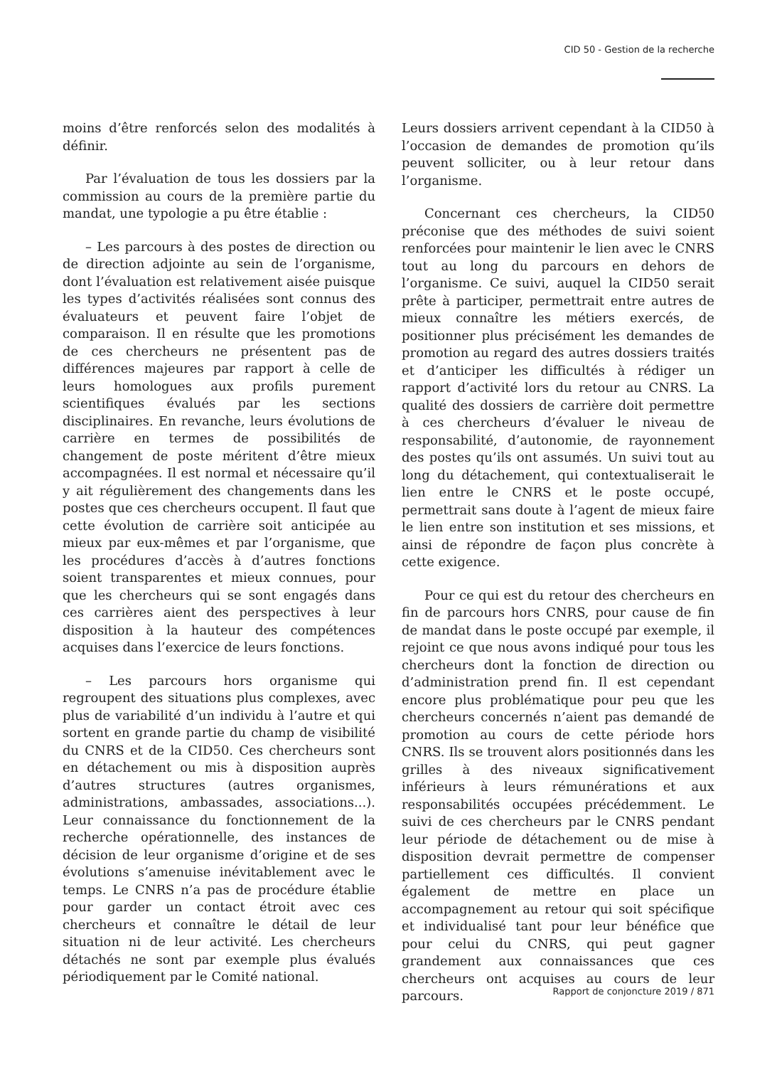CID 50 - Gestion de la recherche
moins d’être renforcés selon des modalités à définir.
Par l’évaluation de tous les dossiers par la commission au cours de la première partie du mandat, une typologie a pu être établie :
– Les parcours à des postes de direction ou de direction adjointe au sein de l’organisme, dont l’évaluation est relativement aisée puisque les types d’activités réalisées sont connus des évaluateurs et peuvent faire l’objet de comparaison. Il en résulte que les promotions de ces chercheurs ne présentent pas de différences majeures par rapport à celle de leurs homologues aux profils purement scientifiques évalués par les sections disciplinaires. En revanche, leurs évolutions de carrière en termes de possibilités de changement de poste méritent d’être mieux accompagnées. Il est normal et nécessaire qu’il y ait régulièrement des changements dans les postes que ces chercheurs occupent. Il faut que cette évolution de carrière soit anticipée au mieux par eux-mêmes et par l’organisme, que les procédures d’accès à d’autres fonctions soient transparentes et mieux connues, pour que les chercheurs qui se sont engagés dans ces carrières aient des perspectives à leur disposition à la hauteur des compétences acquises dans l’exercice de leurs fonctions.
– Les parcours hors organisme qui regroupent des situations plus complexes, avec plus de variabilité d’un individu à l’autre et qui sortent en grande partie du champ de visibilité du CNRS et de la CID50. Ces chercheurs sont en détachement ou mis à disposition auprès d’autres structures (autres organismes, administrations, ambassades, associations...). Leur connaissance du fonctionnement de la recherche opérationnelle, des instances de décision de leur organisme d’origine et de ses évolutions s’amenuise inévitablement avec le temps. Le CNRS n’a pas de procédure établie pour garder un contact étroit avec ces chercheurs et connaître le détail de leur situation ni de leur activité. Les chercheurs détachés ne sont par exemple plus évalués périodiquement par le Comité national.
Leurs dossiers arrivent cependant à la CID50 à l’occasion de demandes de promotion qu’ils peuvent solliciter, ou à leur retour dans l’organisme.
Concernant ces chercheurs, la CID50 préconise que des méthodes de suivi soient renforcées pour maintenir le lien avec le CNRS tout au long du parcours en dehors de l’organisme. Ce suivi, auquel la CID50 serait prête à participer, permettrait entre autres de mieux connaître les métiers exercés, de positionner plus précisément les demandes de promotion au regard des autres dossiers traités et d’anticiper les difficultés à rédiger un rapport d’activité lors du retour au CNRS. La qualité des dossiers de carrière doit permettre à ces chercheurs d’évaluer le niveau de responsabilité, d’autonomie, de rayonnement des postes qu’ils ont assumés. Un suivi tout au long du détachement, qui contextualiserait le lien entre le CNRS et le poste occupé, permettrait sans doute à l’agent de mieux faire le lien entre son institution et ses missions, et ainsi de répondre de façon plus concrète à cette exigence.
Pour ce qui est du retour des chercheurs en fin de parcours hors CNRS, pour cause de fin de mandat dans le poste occupé par exemple, il rejoint ce que nous avons indiqué pour tous les chercheurs dont la fonction de direction ou d’administration prend fin. Il est cependant encore plus problématique pour peu que les chercheurs concernés n’aient pas demandé de promotion au cours de cette période hors CNRS. Ils se trouvent alors positionnés dans les grilles à des niveaux significativement inférieurs à leurs rémunérations et aux responsabilités occupées précédemment. Le suivi de ces chercheurs par le CNRS pendant leur période de détachement ou de mise à disposition devrait permettre de compenser partiellement ces difficultés. Il convient également de mettre en place un accompagnement au retour qui soit spécifique et individualisé tant pour leur bénéfice que pour celui du CNRS, qui peut gagner grandement aux connaissances que ces chercheurs ont acquises au cours de leur parcours.
Rapport de conjoncture 2019 / 871